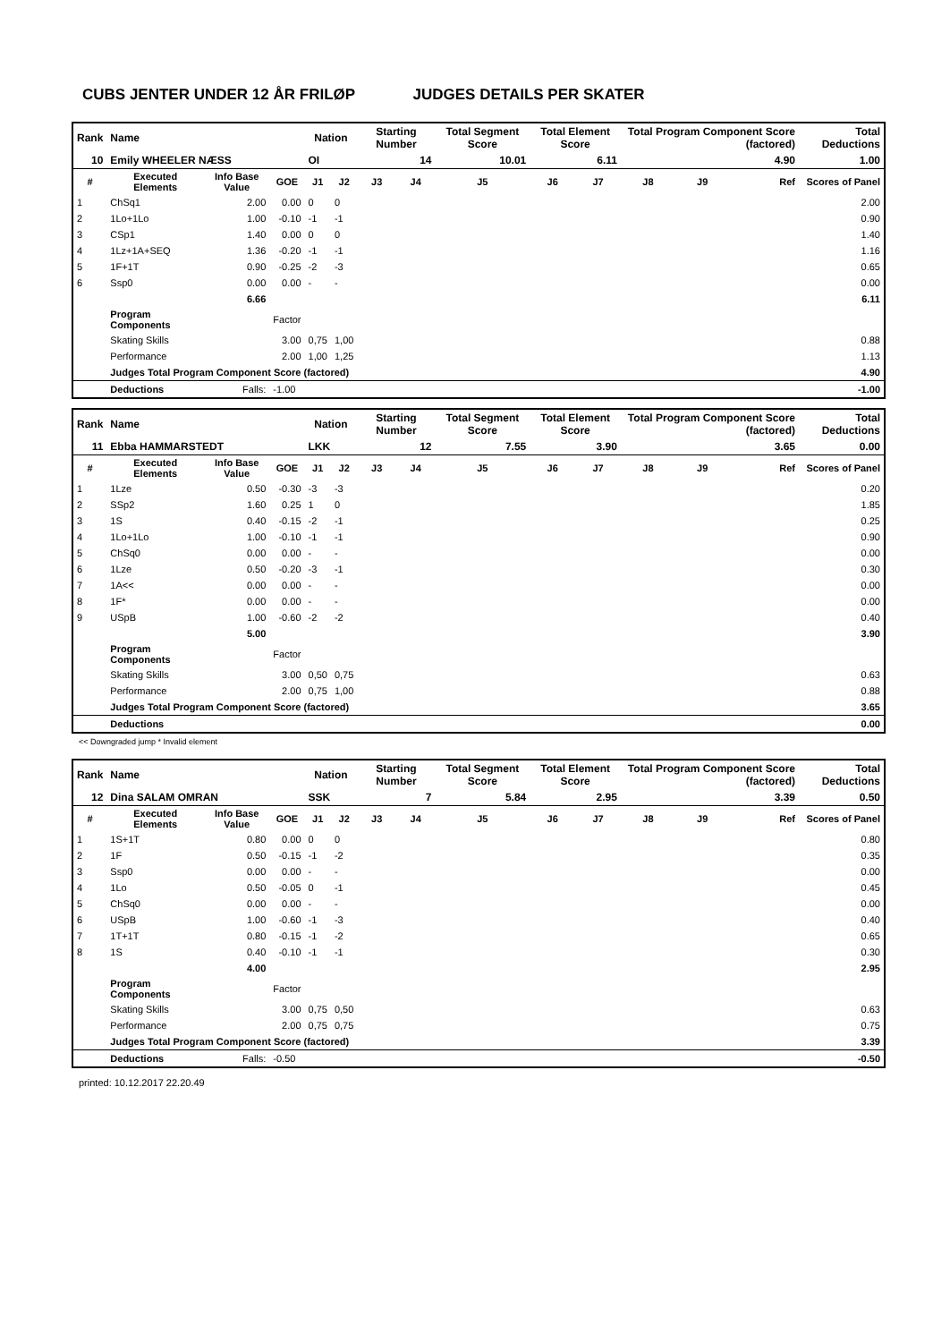CUBS JENTER UNDER 12 ÅR FRILØP JUDGES DETAILS PER SKATER
| Rank | Name | | | Nation | | Starting Number | | Total Segment Score | Total Element Score | | Total Program Component Score (factored) | | | Total Deductions |
| 10 | Emily WHEELER NÆSS | | | OI | | 14 | | 10.01 | 6.11 | | 4.90 | | | 1.00 |
| # | Executed Elements | Info Base Value | GOE | J1 | J2 | J3 | J4 | J5 | J6 | J7 | J8 | J9 | Ref | Scores of Panel |
| 1 | ChSq1 | 2.00 | 0.00 | 0 | 0 | | | | | | | | | 2.00 |
| 2 | 1Lo+1Lo | 1.00 | -0.10 | -1 | -1 | | | | | | | | | 0.90 |
| 3 | CSp1 | 1.40 | 0.00 | 0 | 0 | | | | | | | | | 1.40 |
| 4 | 1Lz+1A+SEQ | 1.36 | -0.20 | -1 | -1 | | | | | | | | | 1.16 |
| 5 | 1F+1T | 0.90 | -0.25 | -2 | -3 | | | | | | | | | 0.65 |
| 6 | Ssp0 | 0.00 | 0.00 | - | - | | | | | | | | | 0.00 |
| | | 6.66 | | | | | | | | | | | | 6.11 |
| | Program Components | | Factor | | | | | | | | | | | |
| | Skating Skills | | 3.00 | 0,75 | 1,00 | | | | | | | | | 0.88 |
| | Performance | | 2.00 | 1,00 | 1,25 | | | | | | | | | 1.13 |
| | Judges Total Program Component Score (factored) | | | | | | | | | | | | | 4.90 |
| | Deductions | Falls: | -1.00 | | | | | | | | | | | -1.00 |
| Rank | Name | | | Nation | | Starting Number | | Total Segment Score | Total Element Score | | Total Program Component Score (factored) | | | Total Deductions |
| 11 | Ebba HAMMARSTEDT | | | LKK | | 12 | | 7.55 | 3.90 | | 3.65 | | | 0.00 |
| # | Executed Elements | Info Base Value | GOE | J1 | J2 | J3 | J4 | J5 | J6 | J7 | J8 | J9 | Ref | Scores of Panel |
| 1 | 1Lze | 0.50 | -0.30 | -3 | -3 | | | | | | | | | 0.20 |
| 2 | SSp2 | 1.60 | 0.25 | 1 | 0 | | | | | | | | | 1.85 |
| 3 | 1S | 0.40 | -0.15 | -2 | -1 | | | | | | | | | 0.25 |
| 4 | 1Lo+1Lo | 1.00 | -0.10 | -1 | -1 | | | | | | | | | 0.90 |
| 5 | ChSq0 | 0.00 | 0.00 | - | - | | | | | | | | | 0.00 |
| 6 | 1Lze | 0.50 | -0.20 | -3 | -1 | | | | | | | | | 0.30 |
| 7 | 1A<< | 0.00 | 0.00 | - | - | | | | | | | | | 0.00 |
| 8 | 1F* | 0.00 | 0.00 | - | - | | | | | | | | | 0.00 |
| 9 | USpB | 1.00 | -0.60 | -2 | -2 | | | | | | | | | 0.40 |
| | | 5.00 | | | | | | | | | | | | 3.90 |
| | Program Components | | Factor | | | | | | | | | | | |
| | Skating Skills | | 3.00 | 0,50 | 0,75 | | | | | | | | | 0.63 |
| | Performance | | 2.00 | 0,75 | 1,00 | | | | | | | | | 0.88 |
| | Judges Total Program Component Score (factored) | | | | | | | | | | | | | 3.65 |
| | Deductions | | | | | | | | | | | | | 0.00 |
<< Downgraded jump * Invalid element
| Rank | Name | | | Nation | | Starting Number | | Total Segment Score | Total Element Score | | Total Program Component Score (factored) | | | Total Deductions |
| 12 | Dina SALAM OMRAN | | | SSK | | 7 | | 5.84 | 2.95 | | 3.39 | | | 0.50 |
| # | Executed Elements | Info Base Value | GOE | J1 | J2 | J3 | J4 | J5 | J6 | J7 | J8 | J9 | Ref | Scores of Panel |
| 1 | 1S+1T | 0.80 | 0.00 | 0 | 0 | | | | | | | | | 0.80 |
| 2 | 1F | 0.50 | -0.15 | -1 | -2 | | | | | | | | | 0.35 |
| 3 | Ssp0 | 0.00 | 0.00 | - | - | | | | | | | | | 0.00 |
| 4 | 1Lo | 0.50 | -0.05 | 0 | -1 | | | | | | | | | 0.45 |
| 5 | ChSq0 | 0.00 | 0.00 | - | - | | | | | | | | | 0.00 |
| 6 | USpB | 1.00 | -0.60 | -1 | -3 | | | | | | | | | 0.40 |
| 7 | 1T+1T | 0.80 | -0.15 | -1 | -2 | | | | | | | | | 0.65 |
| 8 | 1S | 0.40 | -0.10 | -1 | -1 | | | | | | | | | 0.30 |
| | | 4.00 | | | | | | | | | | | | 2.95 |
| | Program Components | | Factor | | | | | | | | | | | |
| | Skating Skills | | 3.00 | 0,75 | 0,50 | | | | | | | | | 0.63 |
| | Performance | | 2.00 | 0,75 | 0,75 | | | | | | | | | 0.75 |
| | Judges Total Program Component Score (factored) | | | | | | | | | | | | | 3.39 |
| | Deductions | Falls: | -0.50 | | | | | | | | | | | -0.50 |
printed: 10.12.2017 22.20.49